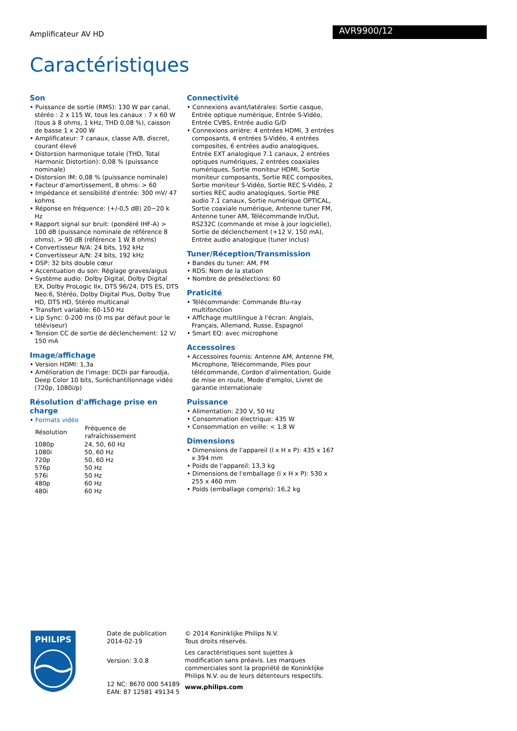Amplificateur AV HD
AVR9900/12
Caractéristiques
Son
• Puissance de sortie (RMS): 130 W par canal, stéréo : 2 x 115 W, tous les canaux : 7 x 60 W (tous à 8 ohms, 1 kHz, THD 0,08 %), caisson de basse 1 x 200 W
• Amplificateur: 7 canaux, classe A/B, discret, courant élevé
• Distorsion harmonique totale (THD, Total Harmonic Distortion): 0,08 % (puissance nominale)
• Distorsion IM: 0,08 % (puissance nominale)
• Facteur d'amortissement, 8 ohms: > 60
• Impédance et sensibilité d'entrée: 300 mV/ 47 kohms
• Réponse en fréquence: (+/-0,5 dB) 20~20 k Hz
• Rapport signal sur bruit: (pondéré IHF-A) > 100 dB (puissance nominale de référence 8 ohms), > 90 dB (référence 1 W 8 ohms)
• Convertisseur N/A: 24 bits, 192 kHz
• Convertisseur A/N: 24 bits, 192 kHz
• DSP: 32 bits double cœur
• Accentuation du son: Réglage graves/aigus
• Système audio: Dolby Digital, Dolby Digital EX, Dolby ProLogic IIx, DTS 96/24, DTS ES, DTS Neo:6, Stéréo, Dolby Digital Plus, Dolby True HD, DTS HD, Stéréo multicanal
• Transfert variable: 60-150 Hz
• Lip Sync: 0-200 ms (0 ms par défaut pour le téléviseur)
• Tension CC de sortie de déclenchement: 12 V/ 150 mA
Image/affichage
• Version HDMI: 1,3a
• Amélioration de l'image: DCDi par Faroudja, Deep Color 10 bits, Suréchantillonnage vidéo (720p, 1080i/p)
Résolution d'affichage prise en charge
• Formats vidéo
| Résolution | Fréquence de rafraîchissement |
| --- | --- |
| 1080p | 24, 50, 60 Hz |
| 1080i | 50, 60 Hz |
| 720p | 50, 60 Hz |
| 576p | 50 Hz |
| 576i | 50 Hz |
| 480p | 60 Hz |
| 480i | 60 Hz |
Connectivité
• Connexions avant/latérales: Sortie casque, Entrée optique numérique, Entrée S-Vidéo, Entrée CVBS, Entrée audio G/D
• Connexions arrière: 4 entrées HDMI, 3 entrées composants, 4 entrées S-Vidéo, 4 entrées composites, 6 entrées audio analogiques, Entrée EXT analogique 7.1 canaux, 2 entrées optiques numériques, 2 entrées coaxiales numériques, Sortie moniteur HDMI, Sortie moniteur composants, Sortie REC composites, Sortie moniteur S-Vidéo, Sortie REC S-Vidéo, 2 sorties REC audio analogiques, Sortie PRE audio 7.1 canaux, Sortie numérique OPTICAL, Sortie coaxiale numérique, Antenne tuner FM, Antenne tuner AM, Télécommande In/Out, RS232C (commande et mise à jour logicielle), Sortie de déclenchement (+12 V, 150 mA), Entrée audio analogique (tuner inclus)
Tuner/Réception/Transmission
• Bandes du tuner: AM, FM
• RDS: Nom de la station
• Nombre de présélections: 60
Praticité
• Télécommande: Commande Blu-ray multifonction
• Affichage multilingue à l'écran: Anglais, Français, Allemand, Russe, Espagnol
• Smart EQ: avec microphone
Accessoires
• Accessoires fournis: Antenne AM, Antenne FM, Microphone, Télécommande, Piles pour télécommande, Cordon d'alimentation, Guide de mise en route, Mode d'emploi, Livret de garantie internationale
Puissance
• Alimentation: 230 V, 50 Hz
• Consommation électrique: 435 W
• Consommation en veille: < 1,8 W
Dimensions
• Dimensions de l'appareil (l x H x P): 435 x 167 x 394 mm
• Poids de l'appareil: 13,3 kg
• Dimensions de l'emballage (l x H x P): 530 x 255 x 460 mm
• Poids (emballage compris): 16,2 kg
PHILIPS
Date de publication
2014-02-19
Version: 3.0.8
12 NC: 8670 000 54189
EAN: 87 12581 49134 5
© 2014 Koninklijke Philips N.V.
Tous droits réservés.
Les caractéristiques sont sujettes à modification sans préavis. Les marques commerciales sont la propriété de Koninklijke Philips N.V. ou de leurs détenteurs respectifs.
www.philips.com